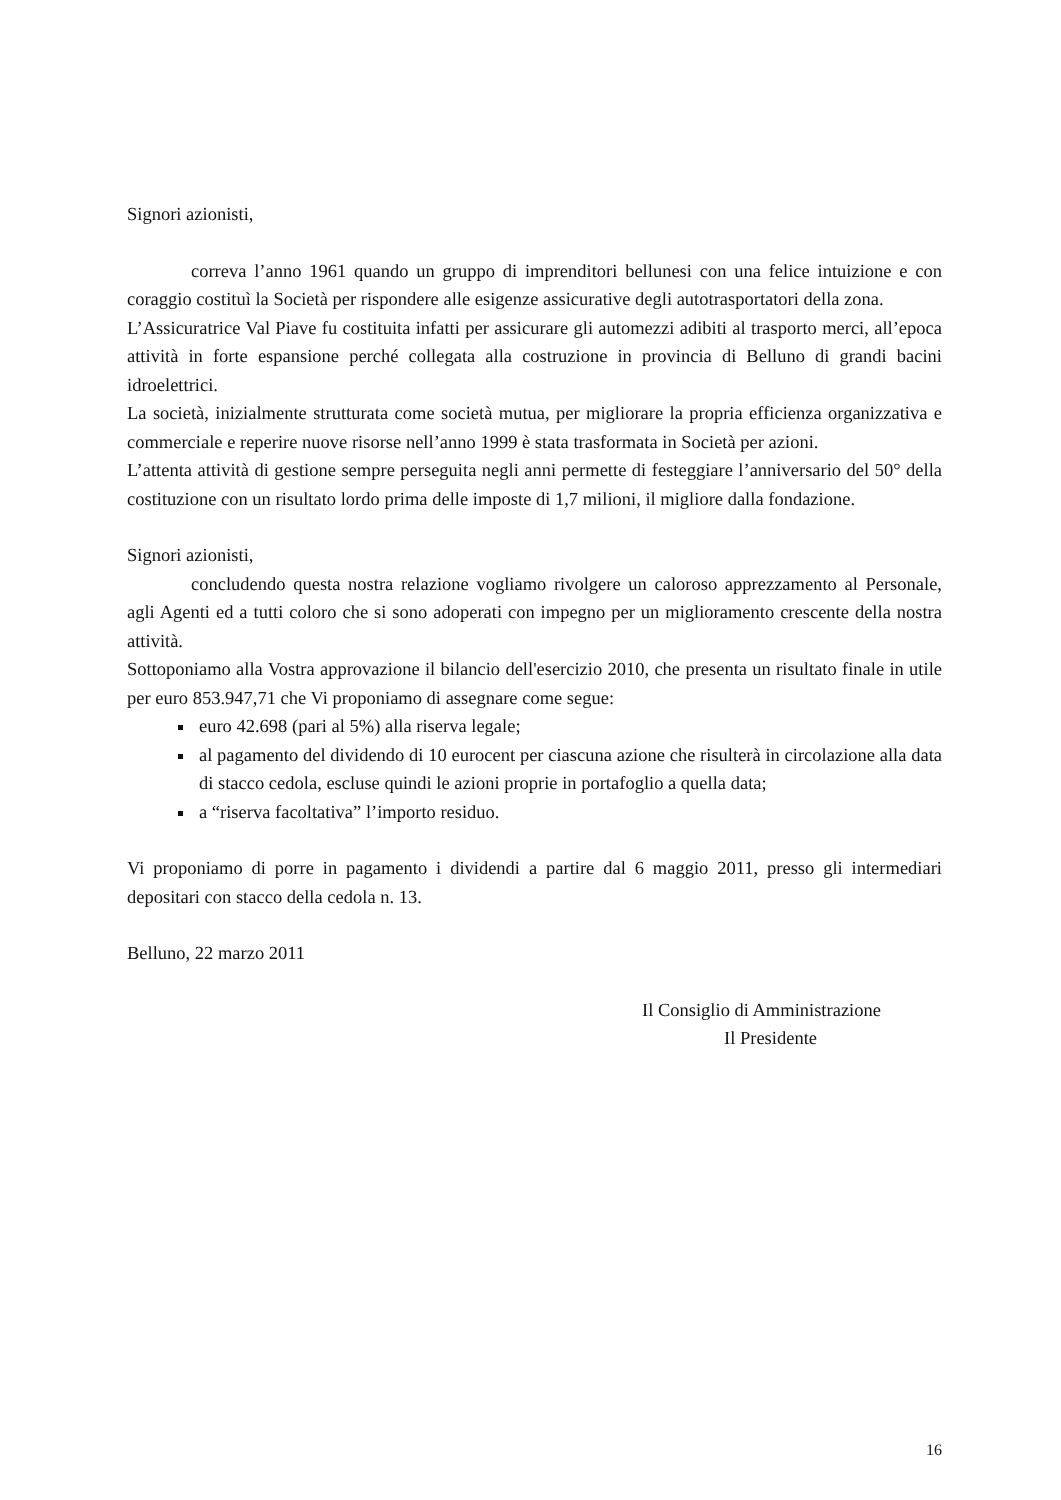Signori azionisti,
correva l’anno 1961 quando un gruppo di imprenditori bellunesi con una felice intuizione e con coraggio costituì la Società per rispondere alle esigenze assicurative degli autotrasportatori della zona.
L’Assicuratrice Val Piave fu costituita infatti per assicurare gli automezzi adibiti al trasporto merci, all’epoca attività in forte espansione perché collegata alla costruzione in provincia di Belluno di grandi bacini idroelettrici.
La società, inizialmente strutturata come società mutua, per migliorare la propria efficienza organizzativa e commerciale e reperire nuove risorse nell’anno 1999 è stata trasformata in Società per azioni.
L’attenta attività di gestione sempre perseguita negli anni permette di festeggiare l’anniversario del 50° della costituzione con un risultato lordo prima delle imposte di 1,7 milioni, il migliore dalla fondazione.
Signori azionisti,
concludendo questa nostra relazione vogliamo rivolgere un caloroso apprezzamento al Personale, agli Agenti ed a tutti coloro che si sono adoperati con impegno per un miglioramento crescente della nostra attività.
Sottoponiamo alla Vostra approvazione il bilancio dell'esercizio 2010, che presenta un risultato finale in utile per euro 853.947,71 che Vi proponiamo di assegnare come segue:
euro 42.698 (pari al 5%) alla riserva legale;
al pagamento del dividendo di 10 eurocent per ciascuna azione che risulterà in circolazione alla data di stacco cedola, escluse quindi le azioni proprie in portafoglio a quella data;
a “riserva facoltativa” l’importo residuo.
Vi proponiamo di porre in pagamento i dividendi a partire dal 6 maggio 2011, presso gli intermediari depositari con stacco della cedola n. 13.
Belluno, 22 marzo 2011
Il Consiglio di Amministrazione
Il Presidente
16